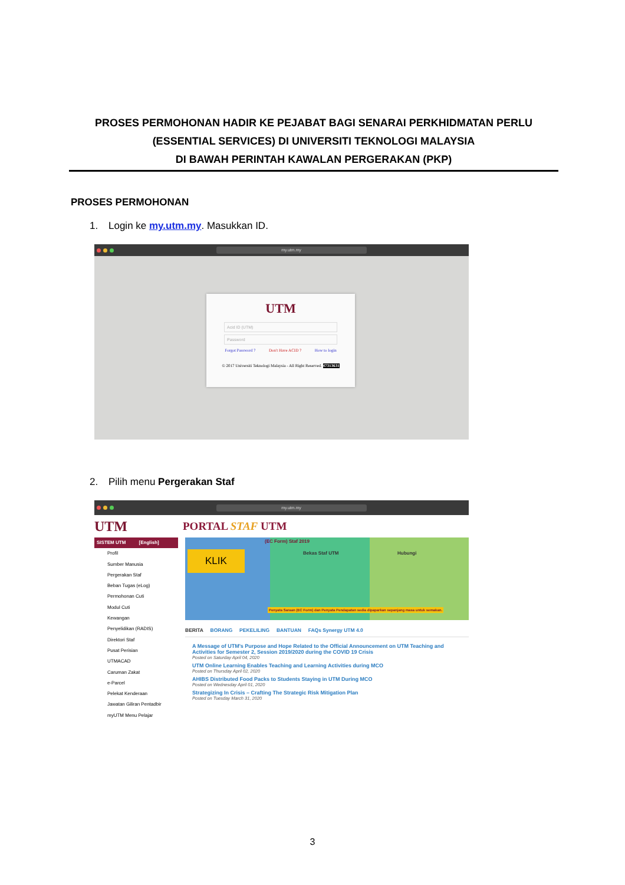PROSES PERMOHONAN HADIR KE PEJABAT BAGI SENARAI PERKHIDMATAN PERLU
(ESSENTIAL SERVICES) DI UNIVERSITI TEKNOLOGI MALAYSIA
DI BAWAH PERINTAH KAWALAN PERGERAKAN (PKP)
PROSES PERMOHONAN
1. Login ke my.utm.my. Masukkan ID.
my.utm.my
UTM
Acid ID (UTM)
Password
Forgot Password ? Don't Have ACID ? How to login
© 2017 Universiti Teknologi Malaysia - All Right Reserved. 47313631
2. Pilih menu Pergerakan Staf
my.utm.my
UTM PORTAL STAF UTM
SISTEM UTM [English]
Profil
Sumber Manusia
Pergerakan Staf
Beban Tugas (eLog)
Permohonan Cuti
Modul Cuti
Kewangan
Penyelidikan (RADIS)
Direktori Staf
Pusat Perisian
UTMACAD
Caruman Zakat
e-Parcel
Pelekat Kenderaan
Jawatan Giliran Pentadbir
myUTM Menu Pelajar
KLIK
(EC Form) Staf 2019
Bekas Staf UTM Hubungi
Penyata Saraan (EC Form) dan Penyata Pendapatan sedia dipaparkan sepanjang masa untuk semakan.
BERITA BORANG PEKELILING BANTUAN FAQs Synergy UTM 4.0
A Message of UTM's Purpose and Hope Related to the Official Announcement on UTM Teaching and Activities for Semester 2, Session 2019/2020 during the COVID 19 Crisis
Posted on Saturday April 04, 2020
UTM Online Learning Enables Teaching and Learning Activities during MCO
Posted on Thursday April 02, 2020
AHIBS Distributed Food Packs to Students Staying in UTM During MCO
Posted on Wednesday April 01, 2020
Strategizing In Crisis – Crafting The Strategic Risk Mitigation Plan
Posted on Tuesday March 31, 2020
3